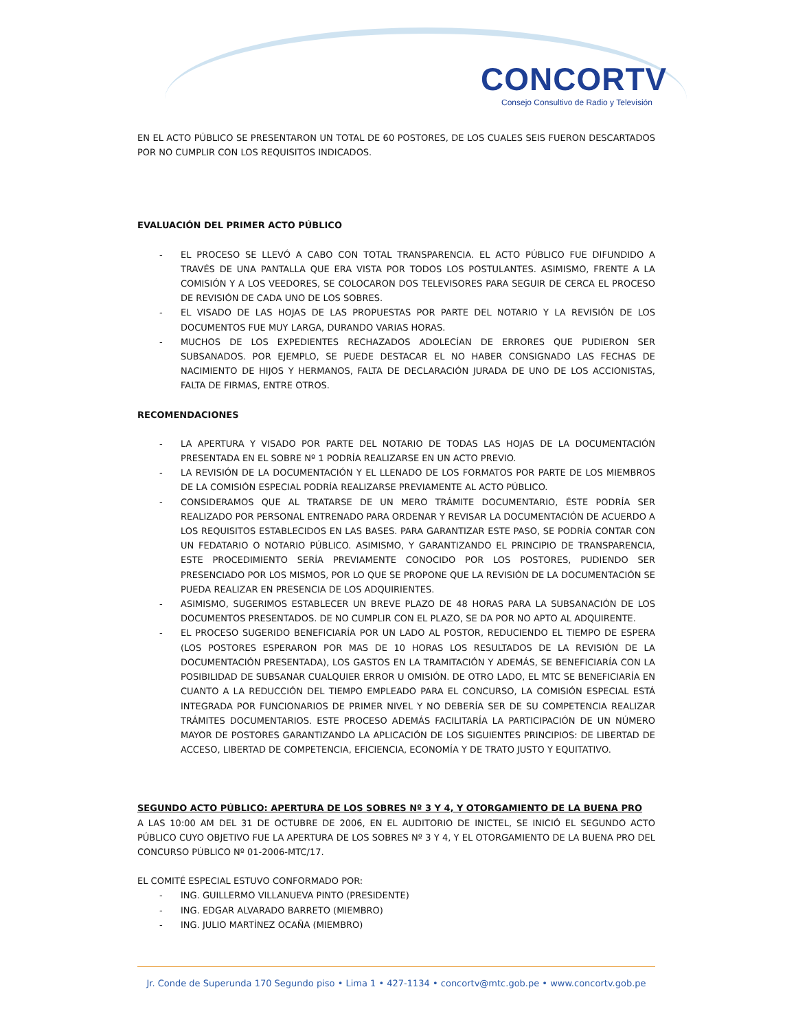CONCORTV
Consejo Consultivo de Radio y Televisión
EN EL ACTO PÚBLICO SE PRESENTARON UN TOTAL DE 60 POSTORES, DE LOS CUALES SEIS FUERON DESCARTADOS POR NO CUMPLIR CON LOS REQUISITOS INDICADOS.
EVALUACIÓN DEL PRIMER ACTO PÚBLICO
- EL PROCESO SE LLEVÓ A CABO CON TOTAL TRANSPARENCIA. EL ACTO PÚBLICO FUE DIFUNDIDO A TRAVÉS DE UNA PANTALLA QUE ERA VISTA POR TODOS LOS POSTULANTES. ASIMISMO, FRENTE A LA COMISIÓN Y A LOS VEEDORES, SE COLOCARON DOS TELEVISORES PARA SEGUIR DE CERCA EL PROCESO DE REVISIÓN DE CADA UNO DE LOS SOBRES.
- EL VISADO DE LAS HOJAS DE LAS PROPUESTAS POR PARTE DEL NOTARIO Y LA REVISIÓN DE LOS DOCUMENTOS FUE MUY LARGA, DURANDO VARIAS HORAS.
- MUCHOS DE LOS EXPEDIENTES RECHAZADOS ADOLECÍAN DE ERRORES QUE PUDIERON SER SUBSANADOS. POR EJEMPLO, SE PUEDE DESTACAR EL NO HABER CONSIGNADO LAS FECHAS DE NACIMIENTO DE HIJOS Y HERMANOS, FALTA DE DECLARACIÓN JURADA DE UNO DE LOS ACCIONISTAS, FALTA DE FIRMAS, ENTRE OTROS.
RECOMENDACIONES
- LA APERTURA Y VISADO POR PARTE DEL NOTARIO DE TODAS LAS HOJAS DE LA DOCUMENTACIÓN PRESENTADA EN EL SOBRE Nº 1 PODRÍA REALIZARSE EN UN ACTO PREVIO.
- LA REVISIÓN DE LA DOCUMENTACIÓN Y EL LLENADO DE LOS FORMATOS POR PARTE DE LOS MIEMBROS DE LA COMISIÓN ESPECIAL PODRÍA REALIZARSE PREVIAMENTE AL ACTO PÚBLICO.
- CONSIDERAMOS QUE AL TRATARSE DE UN MERO TRÁMITE DOCUMENTARIO, ÉSTE PODRÍA SER REALIZADO POR PERSONAL ENTRENADO PARA ORDENAR Y REVISAR LA DOCUMENTACIÓN DE ACUERDO A LOS REQUISITOS ESTABLECIDOS EN LAS BASES. PARA GARANTIZAR ESTE PASO, SE PODRÍA CONTAR CON UN FEDATARIO O NOTARIO PÚBLICO. ASIMISMO, Y GARANTIZANDO EL PRINCIPIO DE TRANSPARENCIA, ESTE PROCEDIMIENTO SERÍA PREVIAMENTE CONOCIDO POR LOS POSTORES, PUDIENDO SER PRESENCIADO POR LOS MISMOS, POR LO QUE SE PROPONE QUE LA REVISIÓN DE LA DOCUMENTACIÓN SE PUEDA REALIZAR EN PRESENCIA DE LOS ADQUIRIENTES.
- ASIMISMO, SUGERIMOS ESTABLECER UN BREVE PLAZO DE 48 HORAS PARA LA SUBSANACIÓN DE LOS DOCUMENTOS PRESENTADOS. DE NO CUMPLIR CON EL PLAZO, SE DA POR NO APTO AL ADQUIRENTE.
- EL PROCESO SUGERIDO BENEFICIARÍA POR UN LADO AL POSTOR, REDUCIENDO EL TIEMPO DE ESPERA (LOS POSTORES ESPERARON POR MAS DE 10 HORAS LOS RESULTADOS DE LA REVISIÓN DE LA DOCUMENTACIÓN PRESENTADA), LOS GASTOS EN LA TRAMITACIÓN Y ADEMÁS, SE BENEFICIARÍA CON LA POSIBILIDAD DE SUBSANAR CUALQUIER ERROR U OMISIÓN. DE OTRO LADO, EL MTC SE BENEFICIARÍA EN CUANTO A LA REDUCCIÓN DEL TIEMPO EMPLEADO PARA EL CONCURSO, LA COMISIÓN ESPECIAL ESTÁ INTEGRADA POR FUNCIONARIOS DE PRIMER NIVEL Y NO DEBERÍA SER DE SU COMPETENCIA REALIZAR TRÁMITES DOCUMENTARIOS. ESTE PROCESO ADEMÁS FACILITARÍA LA PARTICIPACIÓN DE UN NÚMERO MAYOR DE POSTORES GARANTIZANDO LA APLICACIÓN DE LOS SIGUIENTES PRINCIPIOS: DE LIBERTAD DE ACCESO, LIBERTAD DE COMPETENCIA, EFICIENCIA, ECONOMÍA Y DE TRATO JUSTO Y EQUITATIVO.
SEGUNDO ACTO PÚBLICO: APERTURA DE LOS SOBRES Nº 3 Y 4, Y OTORGAMIENTO DE LA BUENA PRO
A LAS 10:00 AM DEL 31 DE OCTUBRE DE 2006, EN EL AUDITORIO DE INICTEL, SE INICIÓ EL SEGUNDO ACTO PÚBLICO CUYO OBJETIVO FUE LA APERTURA DE LOS SOBRES Nº 3 Y 4, Y EL OTORGAMIENTO DE LA BUENA PRO DEL CONCURSO PÚBLICO Nº 01-2006-MTC/17.
EL COMITÉ ESPECIAL ESTUVO CONFORMADO POR:
- ING. GUILLERMO VILLANUEVA PINTO (PRESIDENTE)
- ING. EDGAR ALVARADO BARRETO (MIEMBRO)
- ING. JULIO MARTÍNEZ OCAÑA (MIEMBRO)
Jr. Conde de Superunda 170 Segundo piso • Lima 1 • 427-1134 • concortv@mtc.gob.pe • www.concortv.gob.pe